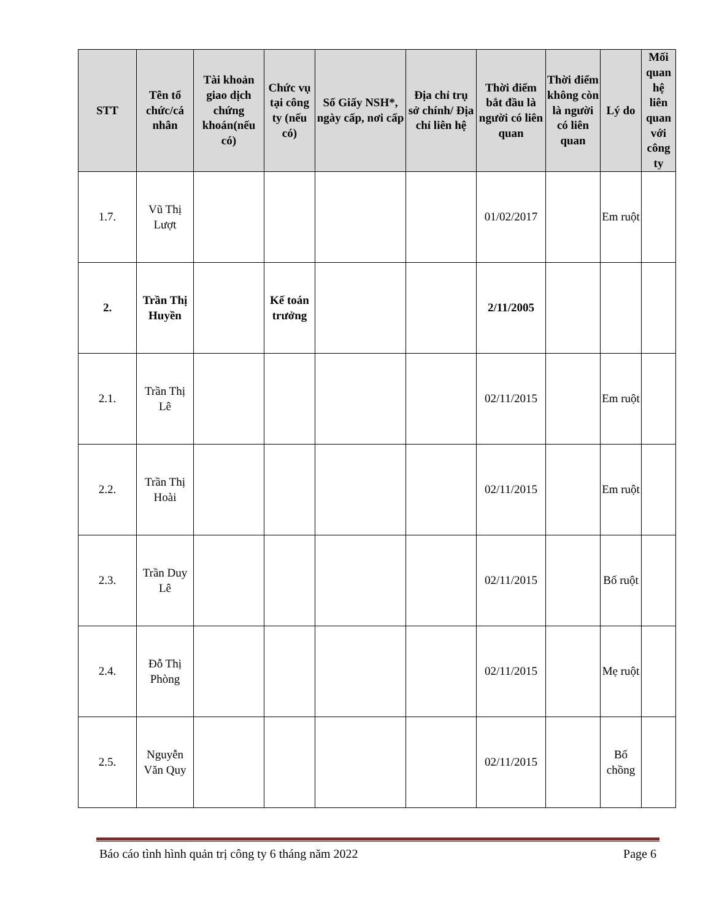| STT | Tên tổ chức/cá nhân | Tài khoản giao dịch chứng khoán(nếu có) | Chức vụ tại công ty (nếu có) | Số Giấy NSH*, ngày cấp, nơi cấp | Địa chỉ trụ sở chính/ Địa chỉ liên hệ | Thời điểm bắt đầu là người có liên quan | Thời điểm không còn là người có liên quan | Lý do | Mối quan hệ liên quan với công ty |
| --- | --- | --- | --- | --- | --- | --- | --- | --- | --- |
| 1.7. | Vũ Thị Lượt | | | | | 01/02/2017 | | Em ruột | |
| 2. | Trần Thị Huyền | | Kế toán trưởng | | | 2/11/2005 | | | |
| 2.1. | Trần Thị Lê | | | | | 02/11/2015 | | Em ruột | |
| 2.2. | Trần Thị Hoài | | | | | 02/11/2015 | | Em ruột | |
| 2.3. | Trần Duy Lê | | | | | 02/11/2015 | | Bố ruột | |
| 2.4. | Đỗ Thị Phòng | | | | | 02/11/2015 | | Mẹ ruột | |
| 2.5. | Nguyễn Văn Quy | | | | | 02/11/2015 | | Bố chồng | |
Báo cáo tình hình quản trị công ty 6 tháng năm 2022 Page 6